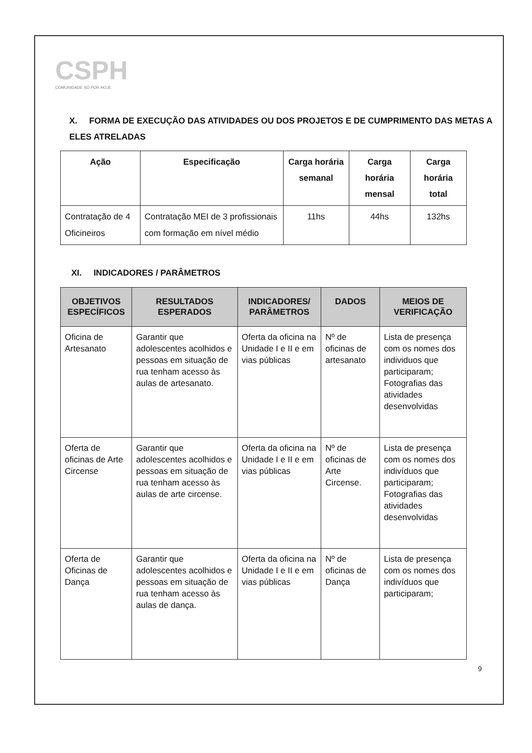CSPH
COMUNIDADE SÓ POR HOJE
X. FORMA DE EXECUÇÃO DAS ATIVIDADES OU DOS PROJETOS E DE CUMPRIMENTO DAS METAS A ELES ATRELADAS
| Ação | Especificação | Carga horária semanal | Carga horária mensal | Carga horária total |
| --- | --- | --- | --- | --- |
| Contratação de 4 Oficineiros | Contratação MEI de 3 profissionais com formação em nível médio | 11hs | 44hs | 132hs |
XI. INDICADORES / PARÂMETROS
| OBJETIVOS ESPECÍFICOS | RESULTADOS ESPERADOS | INDICADORES/ PARÂMETROS | DADOS | MEIOS DE VERIFICAÇÃO |
| --- | --- | --- | --- | --- |
| Oficina de Artesanato | Garantir que adolescentes acolhidos e pessoas em situação de rua tenham acesso às aulas de artesanato. | Oferta da oficina na Unidade I e II e em vias públicas | Nº de oficinas de artesanato | Lista de presença com os nomes dos individuos que participaram; Fotografias das atividades desenvolvidas |
| Oferta de oficinas de Arte Circense | Garantir que adolescentes acolhidos e pessoas em situação de rua tenham acesso às aulas de arte circense. | Oferta da oficina na Unidade I e II e em vias públicas | Nº de oficinas de Arte Circense. | Lista de presença com os nomes dos indivíduos que participaram; Fotografias das atividades desenvolvidas |
| Oferta de Oficinas de Dança | Garantir que adolescentes acolhidos e pessoas em situação de rua tenham acesso às aulas de dança. | Oferta da oficina na Unidade I e II e em vias públicas | Nº de oficinas de Dança | Lista de presença com os nomes dos indivíduos que participaram; |
9